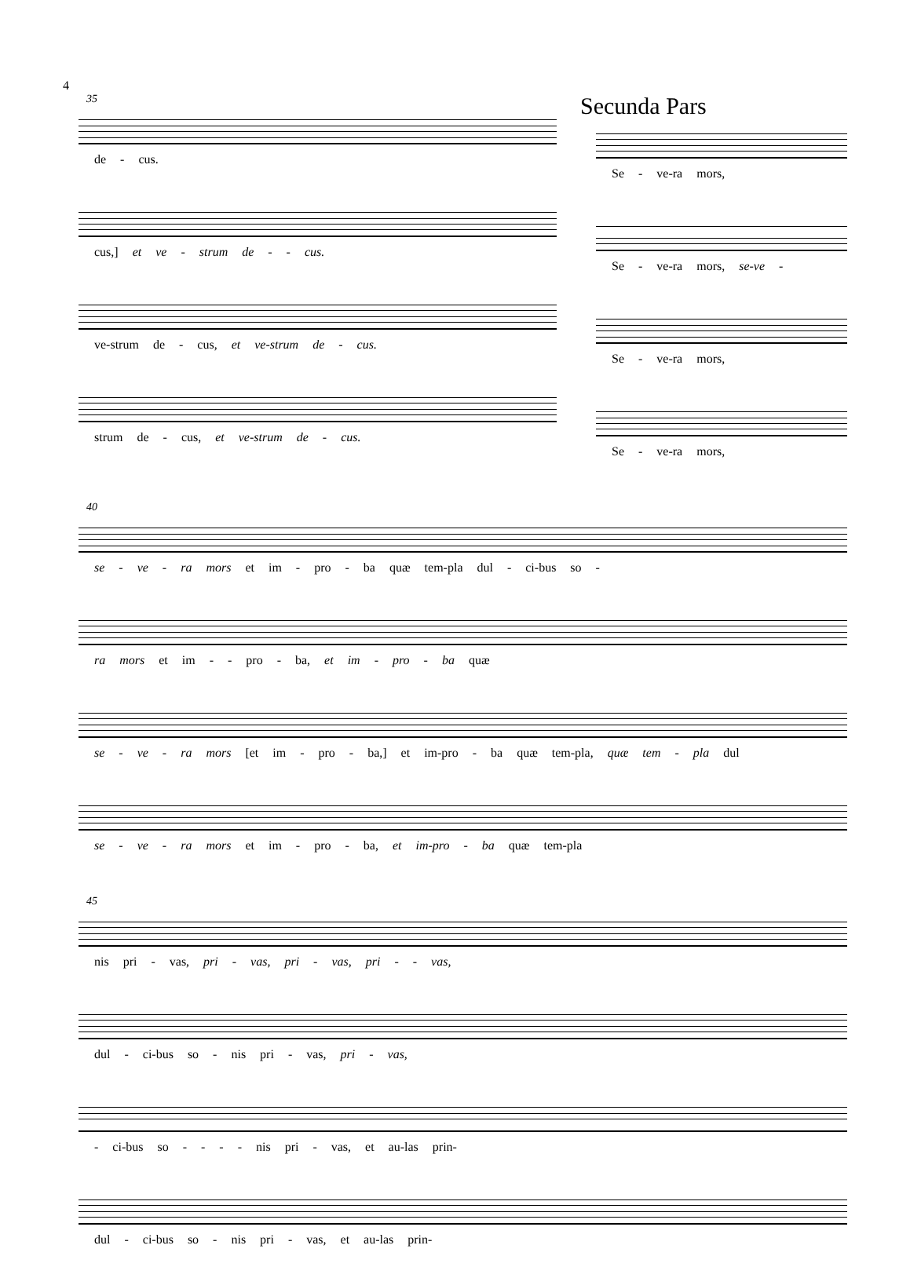4
35
de - cus.
cus,] et ve - strum de - - cus.
ve-strum de - cus, et ve-strum de - cus.
strum de - cus, et ve-strum de - cus.
Secunda Pars
Se - ve-ra mors,
Se - ve-ra mors, se-ve -
Se - ve-ra mors,
Se - ve-ra mors,
40
se - ve - ra mors et im - pro - ba quæ tem-pla dul - ci-bus so -
ra mors et im - - pro - ba, et im - pro - ba quæ
se - ve - ra mors [et im - pro - ba,] et im-pro - ba quæ tem-pla, quæ tem - pla dul
se - ve - ra mors et im - pro - ba, et im-pro - ba quæ tem-pla
45
nis pri - vas, pri - vas, pri - vas, pri - - vas,
dul - ci-bus so - nis pri - vas, pri - vas,
- ci-bus so - - - - nis pri - vas, et au-las prin-
dul - ci-bus so - nis pri - vas, et au-las prin-